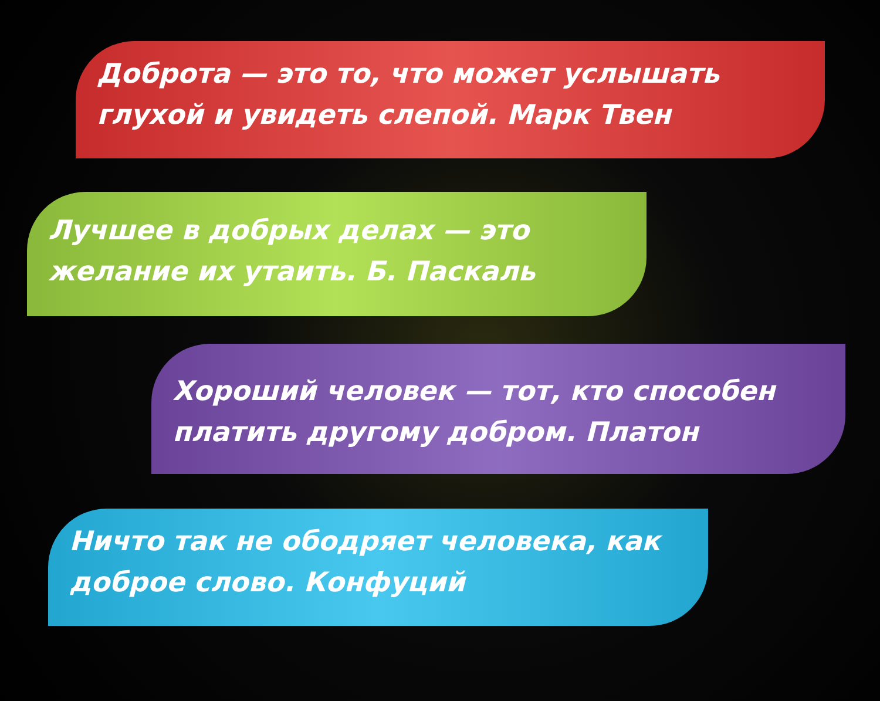Доброта — это то, что может услышать глухой и увидеть слепой. Марк Твен
Лучшее в добрых делах — это желание их утаить. Б. Паскаль
Хороший человек — тот, кто способен платить другому добром. Платон
Ничто так не ободряет человека, как доброе слово. Конфуций